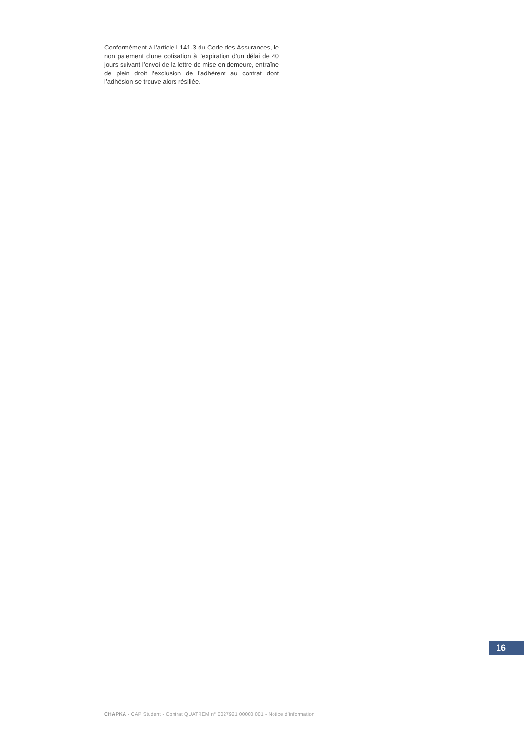Conformément à l’article L141-3 du Code des Assurances, le non paiement d’une cotisation à l’expiration d’un délai de 40 jours suivant l’envoi de la lettre de mise en demeure, entraîne de plein droit l’exclusion de l’adhérent au contrat dont l’adhésion se trouve alors résiliée.
16
CHAPKA - CAP Student - Contrat QUATREM n° 0027921 00000 001 - Notice d’information